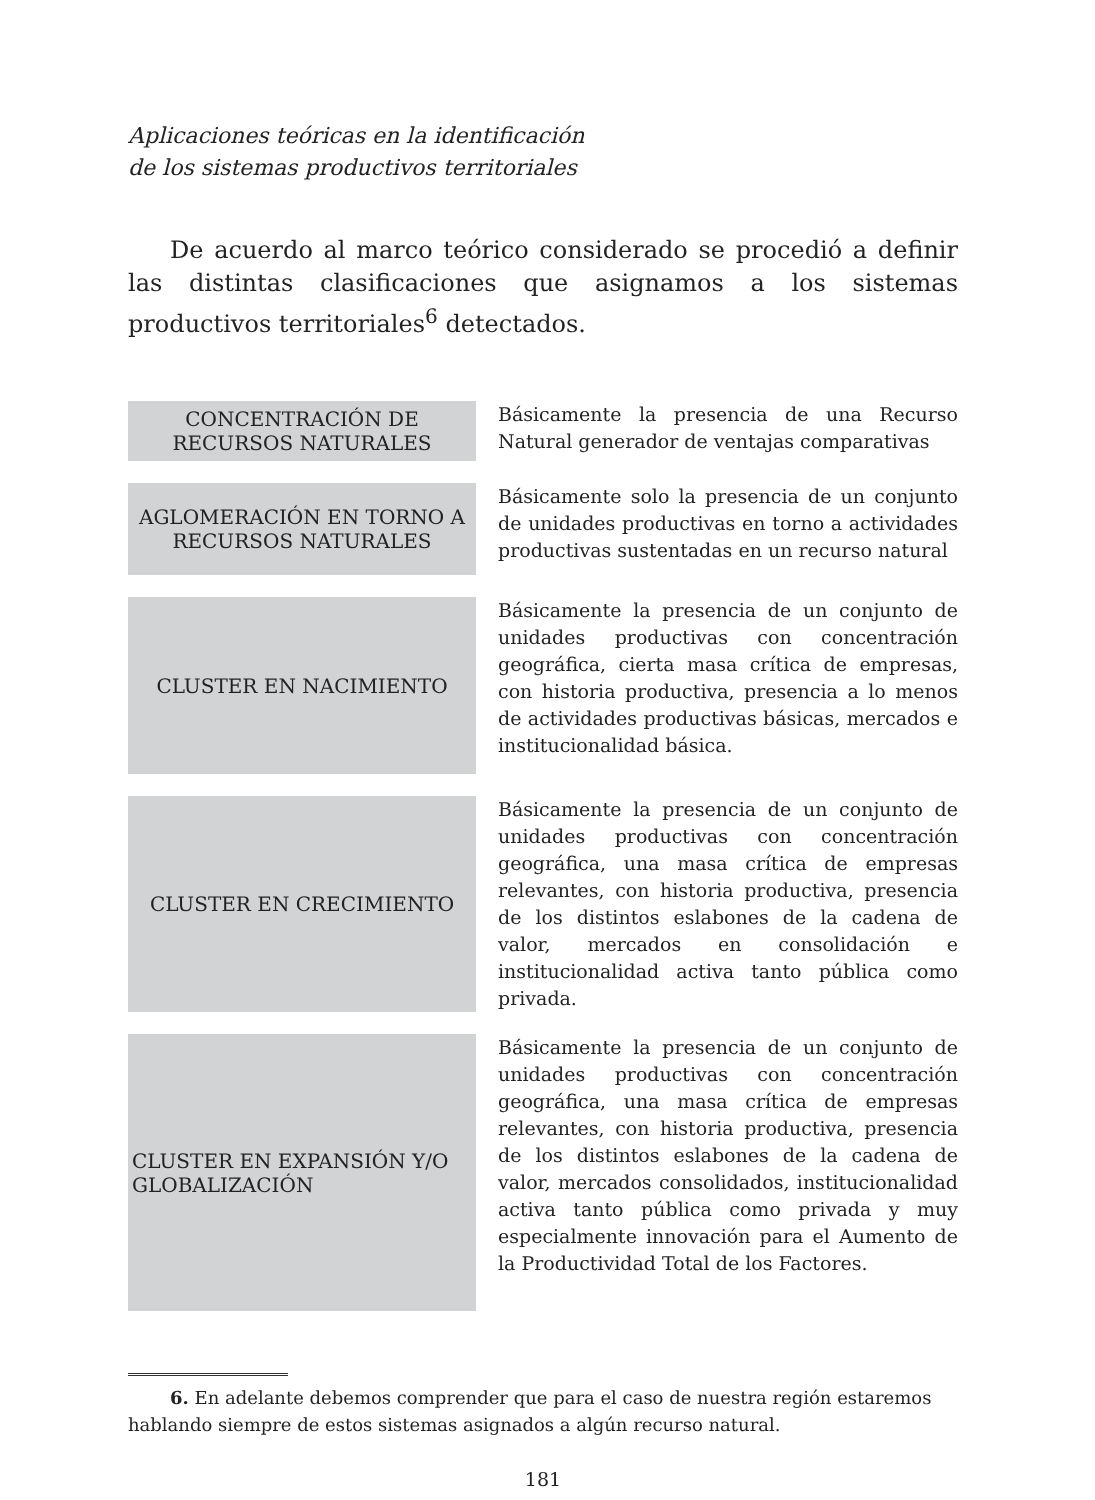Aplicaciones teóricas en la identificación
de los sistemas productivos territoriales
De acuerdo al marco teórico considerado se procedió a definir las distintas clasificaciones que asignamos a los sistemas productivos territoriales<sup>6</sup> detectados.
| CONCENTRACIÓN DE RECURSOS NATURALES | Básicamente la presencia de una Recurso Natural generador de ventajas comparativas |
| AGLOMERACIÓN EN TORNO A RECURSOS NATURALES | Básicamente solo la presencia de un conjunto de unidades productivas en torno a actividades productivas sustentadas en un recurso natural |
| CLUSTER EN NACIMIENTO | Básicamente la presencia de un conjunto de unidades productivas con concentración geográfica, cierta masa crítica de empresas, con historia productiva, presencia a lo menos de actividades productivas básicas, mercados e institucionalidad básica. |
| CLUSTER EN CRECIMIENTO | Básicamente la presencia de un conjunto de unidades productivas con concentración geográfica, una masa crítica de empresas relevantes, con historia productiva, presencia de los distintos eslabones de la cadena de valor, mercados en consolidación e institucionalidad activa tanto pública como privada. |
| CLUSTER EN EXPANSIÓN Y/O GLOBALIZACIÓN | Básicamente la presencia de un conjunto de unidades productivas con concentración geográfica, una masa crítica de empresas relevantes, con historia productiva, presencia de los distintos eslabones de la cadena de valor, mercados consolidados, institucionalidad activa tanto pública como privada y muy especialmente innovación para el Aumento de la Productividad Total de los Factores. |
6. En adelante debemos comprender que para el caso de nuestra región estaremos hablando siempre de estos sistemas asignados a algún recurso natural.
181